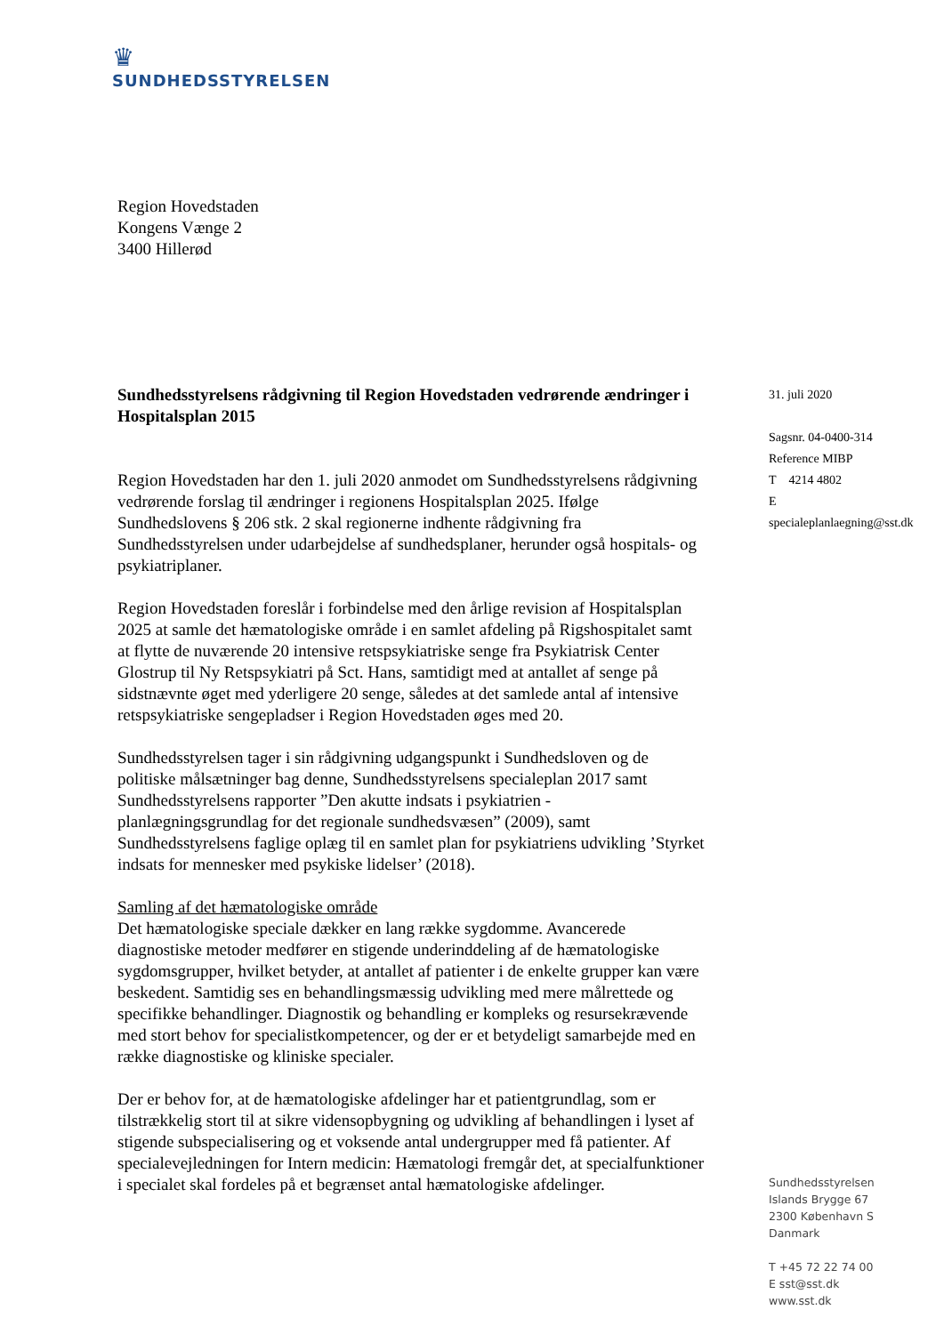♛
SUNDHEDSSTYRELSEN
Region Hovedstaden
Kongens Vænge 2
3400 Hillerød
Sundhedsstyrelsens rådgivning til Region Hovedstaden vedrørende ændringer i Hospitalsplan 2015
Region Hovedstaden har den 1. juli 2020 anmodet om Sundhedsstyrelsens rådgivning vedrørende forslag til ændringer i regionens Hospitalsplan 2025. Ifølge Sundhedslovens § 206 stk. 2 skal regionerne indhente rådgivning fra Sundhedsstyrelsen under udarbejdelse af sundhedsplaner, herunder også hospitals- og psykiatriplaner.
Region Hovedstaden foreslår i forbindelse med den årlige revision af Hospitalsplan 2025 at samle det hæmatologiske område i en samlet afdeling på Rigshospitalet samt at flytte de nuværende 20 intensive retspsykiatriske senge fra Psykiatrisk Center Glostrup til Ny Retspsykiatri på Sct. Hans, samtidigt med at antallet af senge på sidstnævnte øget med yderligere 20 senge, således at det samlede antal af intensive retspsykiatriske sengepladser i Region Hovedstaden øges med 20.
Sundhedsstyrelsen tager i sin rådgivning udgangspunkt i Sundhedsloven og de politiske målsætninger bag denne, Sundhedsstyrelsens specialeplan 2017 samt Sundhedsstyrelsens rapporter ”Den akutte indsats i psykiatrien - planlægningsgrundlag for det regionale sundhedsvæsen” (2009), samt Sundhedsstyrelsens faglige oplæg til en samlet plan for psykiatriens udvikling ’Styrket indsats for mennesker med psykiske lidelser’ (2018).
Samling af det hæmatologiske område
Det hæmatologiske speciale dækker en lang række sygdomme. Avancerede diagnostiske metoder medfører en stigende underinddeling af de hæmatologiske sygdomsgrupper, hvilket betyder, at antallet af patienter i de enkelte grupper kan være beskedent. Samtidig ses en behandlingsmæssig udvikling med mere målrettede og specifikke behandlinger. Diagnostik og behandling er kompleks og resursekrævende med stort behov for specialistkompetencer, og der er et betydeligt samarbejde med en række diagnostiske og kliniske specialer.
Der er behov for, at de hæmatologiske afdelinger har et patientgrundlag, som er tilstrækkelig stort til at sikre vidensopbygning og udvikling af behandlingen i lyset af stigende subspecialisering og et voksende antal undergrupper med få patienter. Af specialevejledningen for Intern medicin: Hæmatologi fremgår det, at specialfunktioner i specialet skal fordeles på et begrænset antal hæmatologiske afdelinger.
31. juli 2020
Sagsnr. 04-0400-314
Reference MIBP
T 4214 4802
E specialeplanlaegning@sst.dk
Sundhedsstyrelsen
Islands Brygge 67
2300 København S
Danmark
T +45 72 22 74 00
E sst@sst.dk
www.sst.dk